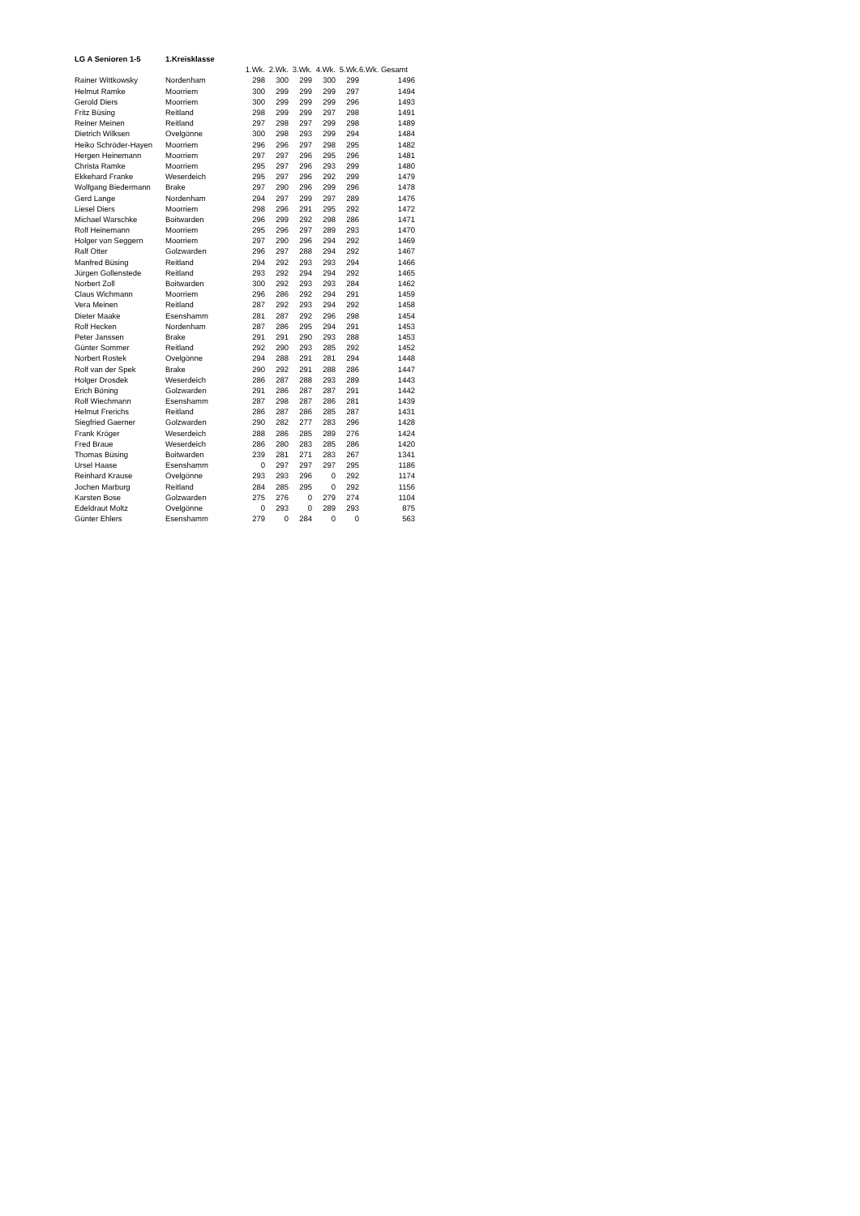| LG A Senioren 1-5 | 1.Kreisklasse | | | | | | |
| | | 1.Wk. | 2.Wk. | 3.Wk. | 4.Wk. | 5.Wk. | 6.Wk. Gesamt |
| Rainer Wittkowsky | Nordenham | 298 | 300 | 299 | 300 | 299 | 1496 |
| Helmut Ramke | Moorriem | 300 | 299 | 299 | 299 | 297 | 1494 |
| Gerold Diers | Moorriem | 300 | 299 | 299 | 299 | 296 | 1493 |
| Fritz Büsing | Reitland | 298 | 299 | 299 | 297 | 298 | 1491 |
| Reiner Meinen | Reitland | 297 | 298 | 297 | 299 | 298 | 1489 |
| Dietrich Wilksen | Ovelgönne | 300 | 298 | 293 | 299 | 294 | 1484 |
| Heiko Schröder-Hayen | Moorriem | 296 | 296 | 297 | 298 | 295 | 1482 |
| Hergen Heinemann | Moorriem | 297 | 297 | 296 | 295 | 296 | 1481 |
| Christa Ramke | Moorriem | 295 | 297 | 296 | 293 | 299 | 1480 |
| Ekkehard Franke | Weserdeich | 295 | 297 | 296 | 292 | 299 | 1479 |
| Wolfgang Biedermann | Brake | 297 | 290 | 296 | 299 | 296 | 1478 |
| Gerd Lange | Nordenham | 294 | 297 | 299 | 297 | 289 | 1476 |
| Liesel Diers | Moorriem | 298 | 296 | 291 | 295 | 292 | 1472 |
| Michael Warschke | Boitwarden | 296 | 299 | 292 | 298 | 286 | 1471 |
| Rolf Heinemann | Moorriem | 295 | 296 | 297 | 289 | 293 | 1470 |
| Holger von Seggern | Moorriem | 297 | 290 | 296 | 294 | 292 | 1469 |
| Ralf Otter | Golzwarden | 296 | 297 | 288 | 294 | 292 | 1467 |
| Manfred Büsing | Reitland | 294 | 292 | 293 | 293 | 294 | 1466 |
| Jürgen Gollenstede | Reitland | 293 | 292 | 294 | 294 | 292 | 1465 |
| Norbert Zoll | Boitwarden | 300 | 292 | 293 | 293 | 284 | 1462 |
| Claus Wichmann | Moorriem | 296 | 286 | 292 | 294 | 291 | 1459 |
| Vera Meinen | Reitland | 287 | 292 | 293 | 294 | 292 | 1458 |
| Dieter Maake | Esenshamm | 281 | 287 | 292 | 296 | 298 | 1454 |
| Rolf Hecken | Nordenham | 287 | 286 | 295 | 294 | 291 | 1453 |
| Peter Janssen | Brake | 291 | 291 | 290 | 293 | 288 | 1453 |
| Günter Sommer | Reitland | 292 | 290 | 293 | 285 | 292 | 1452 |
| Norbert Rostek | Ovelgönne | 294 | 288 | 291 | 281 | 294 | 1448 |
| Rolf van der Spek | Brake | 290 | 292 | 291 | 288 | 286 | 1447 |
| Holger Drosdek | Weserdeich | 286 | 287 | 288 | 293 | 289 | 1443 |
| Erich Böning | Golzwarden | 291 | 286 | 287 | 287 | 291 | 1442 |
| Rolf Wiechmann | Esenshamm | 287 | 298 | 287 | 286 | 281 | 1439 |
| Helmut Frerichs | Reitland | 286 | 287 | 286 | 285 | 287 | 1431 |
| Siegfried Gaerner | Golzwarden | 290 | 282 | 277 | 283 | 296 | 1428 |
| Frank Kröger | Weserdeich | 288 | 286 | 285 | 289 | 276 | 1424 |
| Fred Braue | Weserdeich | 286 | 280 | 283 | 285 | 286 | 1420 |
| Thomas Büsing | Boitwarden | 239 | 281 | 271 | 283 | 267 | 1341 |
| Ursel Haase | Esenshamm | 0 | 297 | 297 | 297 | 295 | 1186 |
| Reinhard Krause | Ovelgönne | 293 | 293 | 296 | 0 | 292 | 1174 |
| Jochen Marburg | Reitland | 284 | 285 | 295 | 0 | 292 | 1156 |
| Karsten Bose | Golzwarden | 275 | 276 | 0 | 279 | 274 | 1104 |
| Edeldraut Moltz | Ovelgönne | 0 | 293 | 0 | 289 | 293 | 875 |
| Günter Ehlers | Esenshamm | 279 | 0 | 284 | 0 | 0 | 563 |